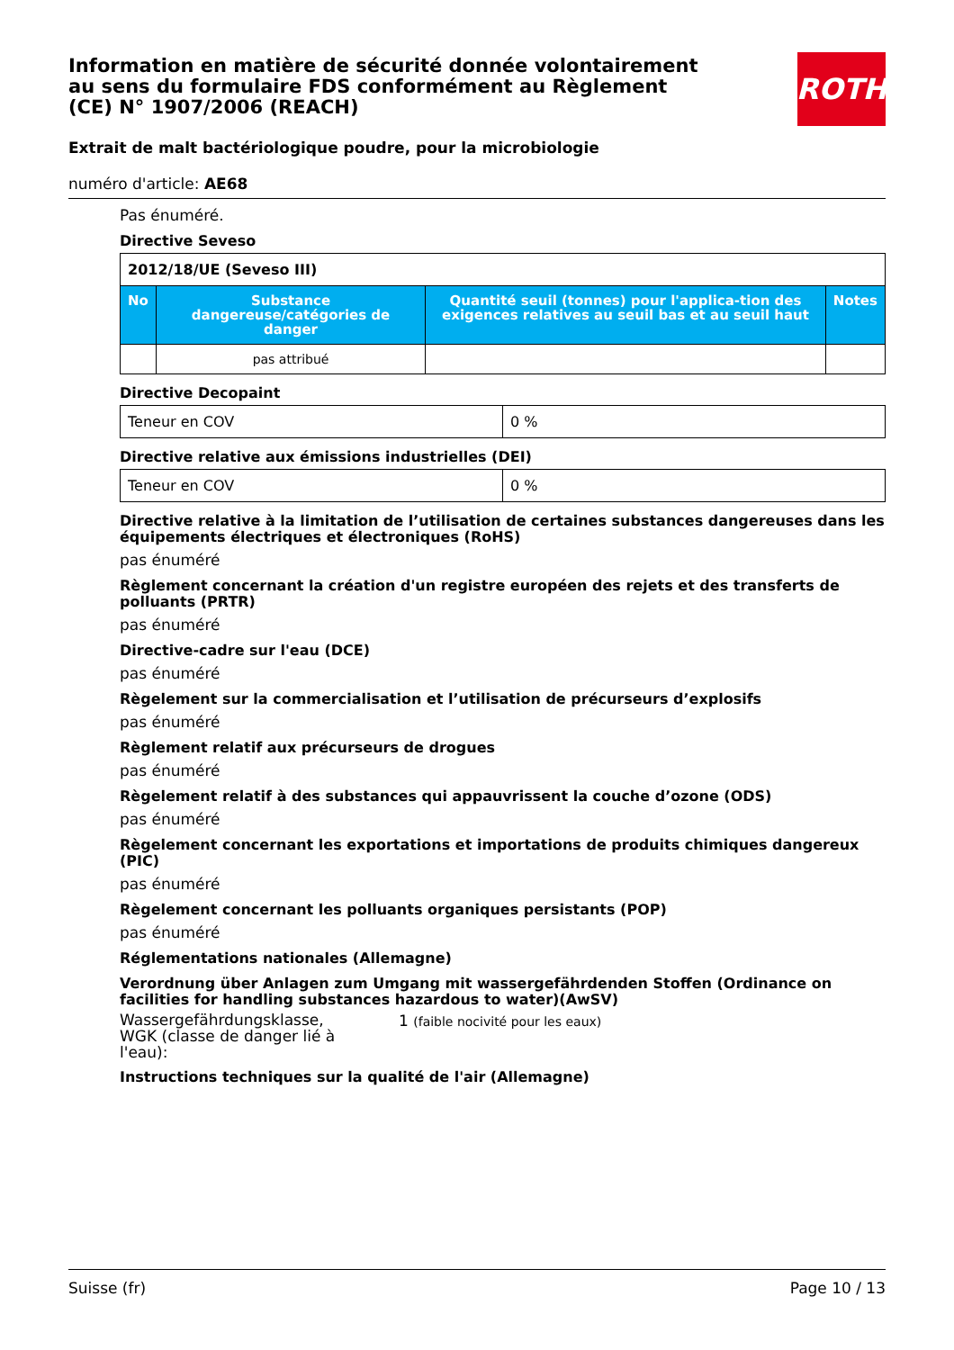Information en matière de sécurité donnée volontairement au sens du formulaire FDS conformément au Règlement (CE) N° 1907/2006 (REACH)
ROTH
Extrait de malt bactériologique poudre, pour la microbiologie
numéro d'article: AE68
Pas énuméré.
Directive Seveso
| 2012/18/UE (Seveso III) | | | |
| No | Substance dangereuse/catégories de danger | Quantité seuil (tonnes) pour l'applica-tion des exigences relatives au seuil bas et au seuil haut | Notes |
| | pas attribué | | |
Directive Decopaint
| Teneur en COV | 0 % |
Directive relative aux émissions industrielles (DEI)
| Teneur en COV | 0 % |
Directive relative à la limitation de l’utilisation de certaines substances dangereuses dans les équipements électriques et électroniques (RoHS)
pas énuméré
Règlement concernant la création d'un registre européen des rejets et des transferts de polluants (PRTR)
pas énuméré
Directive-cadre sur l'eau (DCE)
pas énuméré
Règelement sur la commercialisation et l’utilisation de précurseurs d’explosifs
pas énuméré
Règlement relatif aux précurseurs de drogues
pas énuméré
Règelement relatif à des substances qui appauvrissent la couche d’ozone (ODS)
pas énuméré
Règelement concernant les exportations et importations de produits chimiques dangereux (PIC)
pas énuméré
Règelement concernant les polluants organiques persistants (POP)
pas énuméré
Réglementations nationales (Allemagne)
Verordnung über Anlagen zum Umgang mit wassergefährdenden Stoffen (Ordinance on facilities for handling substances hazardous to water)(AwSV)
Wassergefährdungsklasse, WGK (classe de danger lié à l'eau):
1 (faible nocivité pour les eaux)
Instructions techniques sur la qualité de l'air (Allemagne)
Suisse (fr) Page 10 / 13